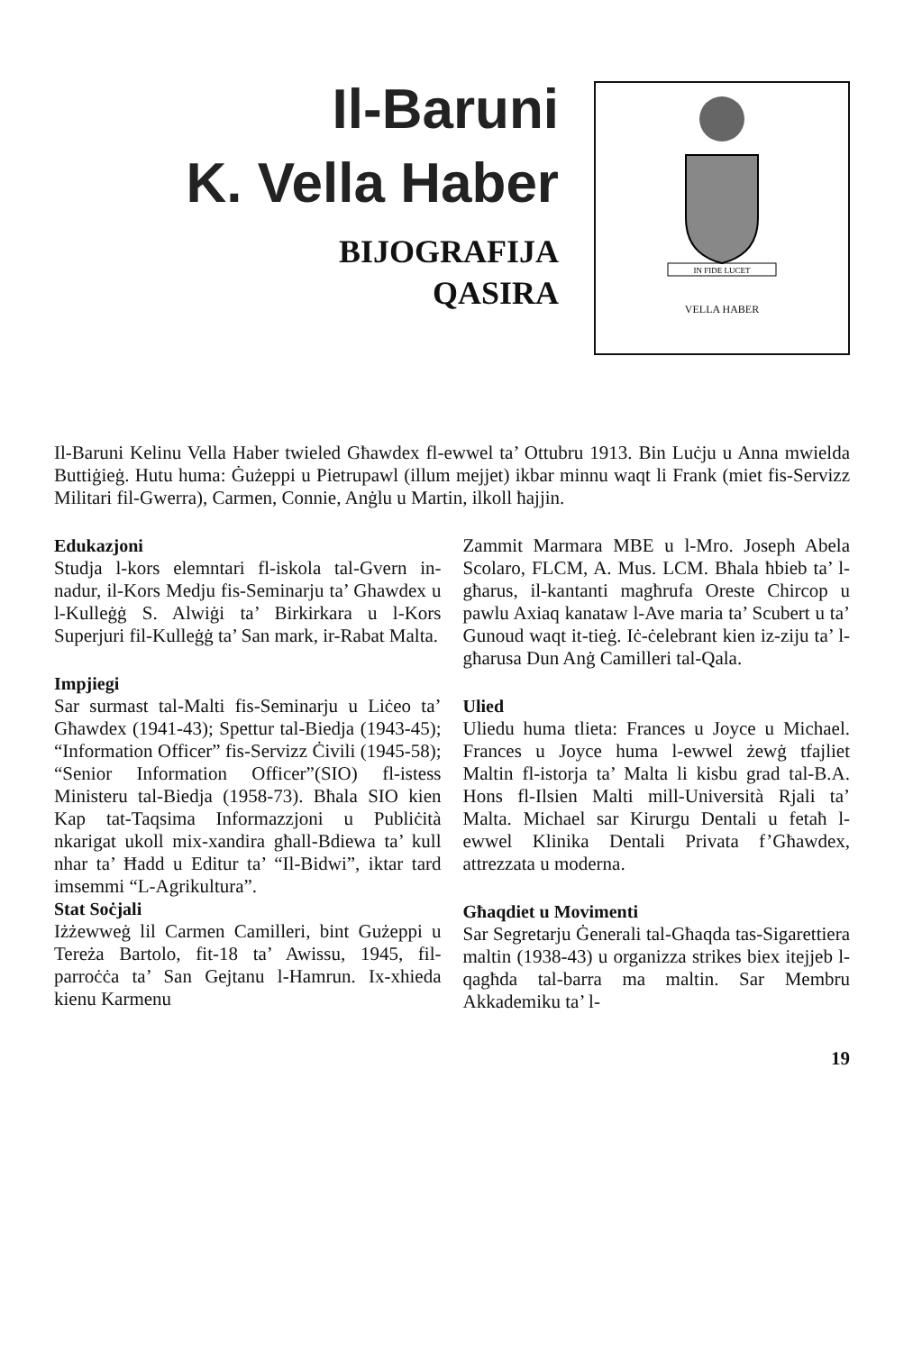Il-Baruni
K. Vella Haber
BIJOGRAFIJA
QASIRA
IN FIDE LUCET
VELLA HABER
Il-Baruni Kelinu Vella Haber twieled Għawdex fl-ewwel ta’ Ottubru 1913. Bin Luċju u Anna mwielda Buttiġieġ. Hutu huma: Ġużeppi u Pietrupawl (illum mejjet) ikbar minnu waqt li Frank (miet fis-Servizz Militari fil-Gwerra), Carmen, Connie, Anġlu u Martin, ilkoll ħajjin.
Edukazjoni
Studja l-kors elemntari fl-iskola tal-Gvern in-nadur, il-Kors Medju fis-Seminarju ta’ Ghawdex u l-Kulleġġ S. Alwiġi ta’ Birkirkara u l-Kors Superjuri fil-Kulleġġ ta’ San mark, ir-Rabat Malta.
Impjiegi
Sar surmast tal-Malti fis-Seminarju u Liċeo ta’ Għawdex (1941-43); Spettur tal-Biedja (1943-45); “Information Officer” fis-Servizz Ċivili (1945-58); “Senior Information Officer”(SIO) fl-istess Ministeru tal-Biedja (1958-73). Bħala SIO kien Kap tat-Taqsima Informazzjoni u Publiċità nkarigat ukoll mix-xandira għall-Bdiewa ta’ kull nhar ta’ Ħadd u Editur ta’ “Il-Bidwi”, iktar tard imsemmi “L-Agrikultura”.
Stat Soċjali
Iżżewweġ lil Carmen Camilleri, bint Gużeppi u Tereża Bartolo, fit-18 ta’ Awissu, 1945, fil-parroċċa ta’ San Gejtanu l-Hamrun. Ix-xhieda kienu Karmenu
Zammit Marmara MBE u l-Mro. Joseph Abela Scolaro, FLCM, A. Mus. LCM. Bħala ħbieb ta’ l-għarus, il-kantanti magħrufa Oreste Chircop u pawlu Axiaq kanataw l-Ave maria ta’ Scubert u ta’ Gunoud waqt it-tieġ. Iċ-ċelebrant kien iz-ziju ta’ l-għarusa Dun Anġ Camilleri tal-Qala.
Ulied
Uliedu huma tlieta: Frances u Joyce u Michael. Frances u Joyce huma l-ewwel żewġ tfajliet Maltin fl-istorja ta’ Malta li kisbu grad tal-B.A. Hons fl-Ilsien Malti mill-Università Rjali ta’ Malta. Michael sar Kirurgu Dentali u fetaħ l-ewwel Klinika Dentali Privata f’Għawdex, attrezzata u moderna.
Għaqdiet u Movimenti
Sar Segretarju Ġenerali tal-Għaqda tas-Sigarettiera maltin (1938-43) u organizza strikes biex itejjeb l-qagħda tal-barra ma maltin. Sar Membru Akkademiku ta’ l-
19